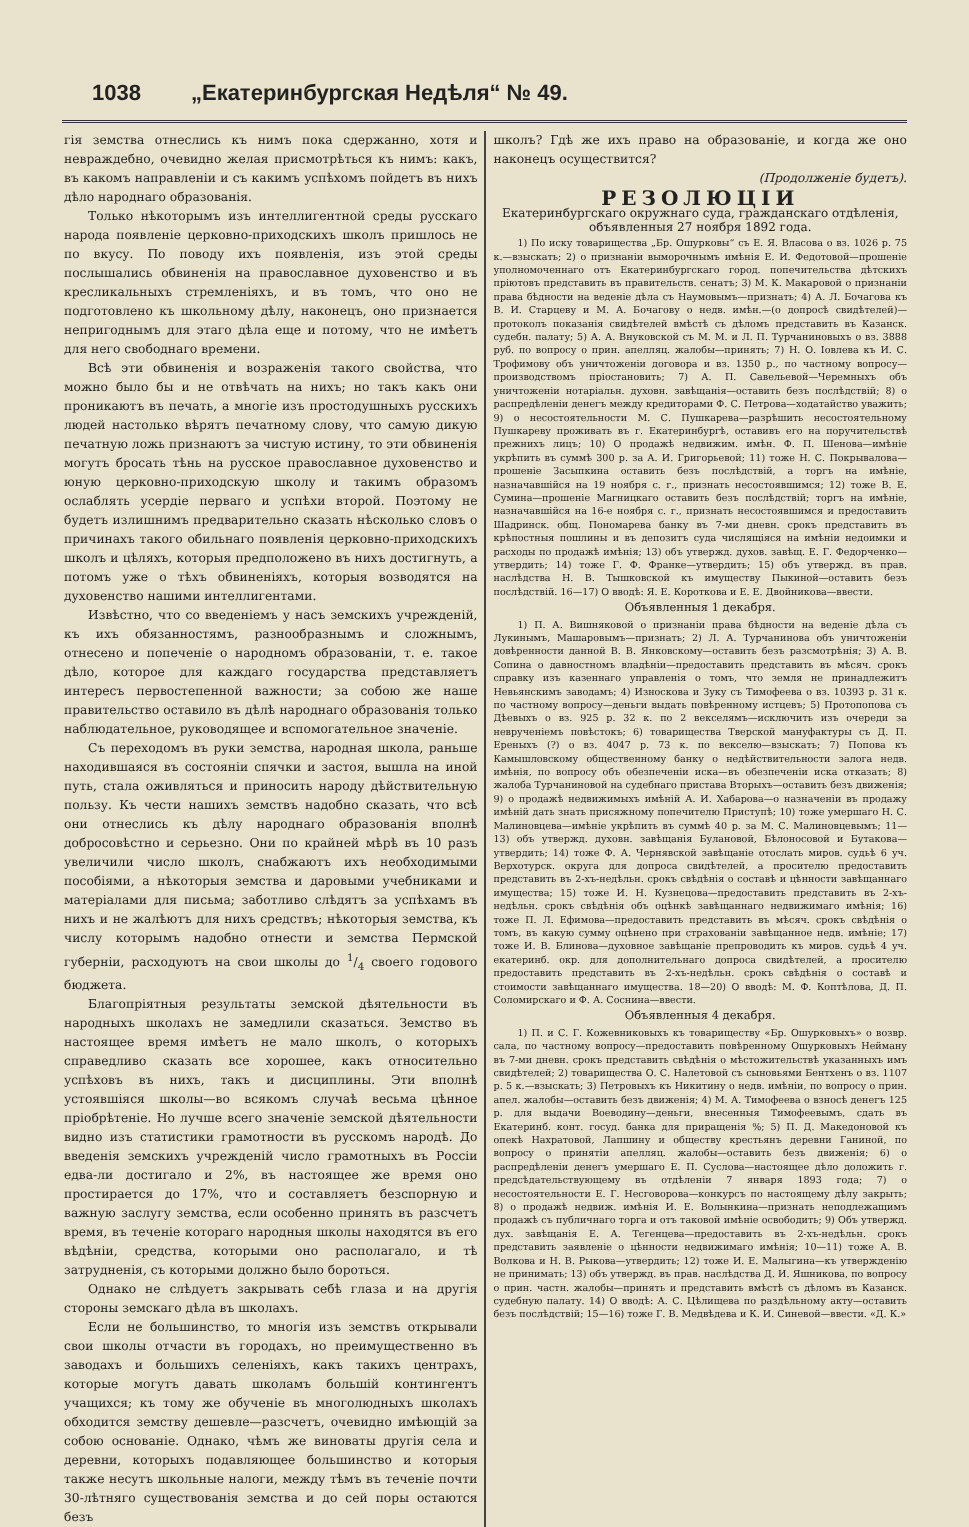1038 „Екатеринбургская Недѣля“ № 49.
гія земства отнеслись къ нимъ пока сдержанно, хотя и невраждебно, очевидно желая присмотрѣться къ нимъ: какъ, въ какомъ направленіи и съ какимъ успѣхомъ пойдетъ въ нихъ дѣло народнаго образованія.
Только нѣкоторымъ изъ интеллигентной среды русскаго народа появленіе церковно-приходскихъ школъ пришлось не по вкусу. По поводу ихъ появленія, изъ этой среды послышались обвиненія на православное духовенство и въ кресликальныхъ стремленіяхъ, и въ томъ, что оно не подготовлено къ школьному дѣлу, наконецъ, оно признается непригоднымъ для этаго дѣла еще и потому, что не имѣетъ для него свободнаго времени.
Всѣ эти обвиненія и возраженія такого свойства, что можно было бы и не отвѣчать на нихъ; но такъ какъ они проникаютъ въ печать, а многіе изъ простодушныхъ русскихъ людей настолько вѣрятъ печатному слову, что самую дикую печатную ложь признаютъ за чистую истину, то эти обвиненія могутъ бросать тѣнь на русское православное духовенство и юную церковно-приходскую школу и такимъ образомъ ослаблять усердіе перваго и успѣхи второй. Поэтому не будетъ излишнимъ предварительно сказать нѣсколько словъ о причинахъ такого обильнаго появленія церковно-приходскихъ школъ и цѣляхъ, которыя предположено въ нихъ достигнуть, а потомъ уже о тѣхъ обвиненіяхъ, которыя возводятся на духовенство нашими интеллигентами.
Извѣстно, что со введеніемъ у насъ земскихъ учрежденій, къ ихъ обязанностямъ, разнообразнымъ и сложнымъ, отнесено и попеченіе о народномъ образованіи, т. е. такое дѣло, которое для каждаго государства представляетъ интересъ первостепенной важности; за собою же наше правительство оставило въ дѣлѣ народнаго образованія только наблюдательное, руководящее и вспомогательное значеніе.
Съ переходомъ въ руки земства, народная школа, раньше находившаяся въ состояніи спячки и застоя, вышла на иной путь, стала оживляться и приносить народу дѣйствительную пользу. Къ чести нашихъ земствъ надобно сказать, что всѣ они отнеслись къ дѣлу народнаго образованія вполнѣ добросовѣстно и серьезно. Они по крайней мѣрѣ въ 10 разъ увеличили число школъ, снабжаютъ ихъ необходимыми пособіями, а нѣкоторыя земства и даровыми учебниками и матеріалами для письма; заботливо слѣдятъ за успѣхамъ въ нихъ и не жалѣютъ для нихъ средствъ; нѣкоторыя земства, къ числу которымъ надобно отнести и земства Пермской губерніи, расходуютъ на свои школы до 1/4 своего годового бюджета.
Благопріятныя результаты земской дѣятельности въ народныхъ школахъ не замедлили сказаться. Земство въ настоящее время имѣетъ не мало школъ, о которыхъ справедливо сказать все хорошее, какъ относительно успѣховъ въ нихъ, такъ и дисциплины. Эти вполнѣ устоявшіяся школы—во всякомъ случаѣ весьма цѣнное пріобрѣтеніе. Но лучше всего значеніе земской дѣятельности видно изъ статистики грамотности въ русскомъ народѣ. До введенія земскихъ учрежденій число грамотныхъ въ Россіи едва-ли достигало и 2%, въ настоящее же время оно простирается до 17%, что и составляетъ безспорную и важную заслугу земства, если особенно принять въ разсчетъ время, въ теченіе котораго народныя школы находятся въ его вѣдѣніи, средства, которыми оно располагало, и тѣ затрудненія, съ которыми должно было бороться.
Однако не слѣдуетъ закрывать себѣ глаза и на другія стороны земскаго дѣла въ школахъ.
Если не большинство, то многія изъ земствъ открывали свои школы отчасти въ городахъ, но преимущественно въ заводахъ и большихъ селеніяхъ, какъ такихъ центрахъ, которые могутъ давать школамъ большій контингентъ учащихся; къ тому же обученіе въ многолюдныхъ школахъ обходится земству дешевле—разсчетъ, очевидно имѣющій за собою основаніе. Однако, чѣмъ же виноваты другія села и деревни, которыхъ подавляющее большинство и которыя также несутъ школьные налоги, между тѣмъ въ теченіе почти 30-лѣтняго существованія земства и до сей поры остаются безъ
школъ? Гдѣ же ихъ право на образованіе, и когда же оно наконецъ осуществится?
(Продолженіе будетъ).
РЕЗОЛЮЦІИ
Екатеринбургскаго окружнаго суда, гражданскаго отдѣленія, объявленныя 27 ноября 1892 года.
1) По иску товарищества „Бр. Ошурковы“ съ Е. Я. Власова о вз. 1026 р. 75 к.—взыскать; 2) о признаніи выморочнымъ имѣнія Е. И. Федотовой—прошеніе уполномоченнаго отъ Екатеринбургскаго город. попечительства дѣтскихъ пріютовъ представить въ правительств. сенатъ; 3) М. К. Макаровой о признаніи права бѣдности на веденіе дѣла съ Наумовымъ—признать; 4) А. Л. Бочагова къ В. И. Старцеву и М. А. Бочагову о недв. имѣн.—(о допросѣ свидѣтелей)—протоколъ показанія свидѣтелей вмѣстѣ съ дѣломъ представить въ Казанск. судебн. палату; 5) А. А. Внуковской съ М. М. и Л. П. Турчаниновыхъ о вз. 3888 руб. по вопросу о прин. апелляц. жалобы—принять; 7) Н. О. Іовлева къ И. С. Трофимову объ уничтоженіи договора и вз. 1350 р., по частному вопросу—производствомъ пріостановить; 7) А. П. Савельевой—Черемныхъ объ уничтоженіи нотаріальн. духовн. завѣщанія—оставить безъ послѣдствій; 8) о распредѣленіи денегъ между кредиторами Ф. С. Петрова—ходатайство уважить; 9) о несостоятельности М. С. Пушкарева—разрѣшить несостоятельному Пушкареву проживать въ г. Екатеринбургѣ, оставивъ его на поручительствѣ прежнихъ лицъ; 10) О продажѣ недвижим. имѣн. Ф. П. Шенова—имѣніе укрѣпить въ суммѣ 300 р. за А. И. Григорьевой; 11) тоже Н. С. Покрывалова—прошеніе Засыпкина оставить безъ послѣдствій, а торгъ на имѣніе, назначавшійся на 19 ноября с. г., признать несостоявшимся; 12) тоже В. Е. Сумина—прошеніе Магницкаго оставить безъ послѣдствій; торгъ на имѣніе, назначавшійся на 16-е ноября с. г., признать несостоявшимся и предоставить Шадринск. общ. Пономарева банку въ 7-ми дневн. срокъ представить въ крѣпостныя пошлины и въ депозитъ суда числящіяся на имѣніи недоимки и расходы по продажѣ имѣнія; 13) объ утвержд. духов. завѣщ. Е. Г. Федорченко—утвердить; 14) тоже Г. Ф. Франке—утвердить; 15) объ утвержд. въ прав. наслѣдства Н. В. Тышковской къ имуществу Пыкиной—оставить безъ послѣдствій. 16—17) О вводѣ: Я. Е. Короткова и Е. Е. Двойникова—ввести.
Объявленныя 1 декабря.
1) П. А. Вишняковой о признаніи права бѣдности на веденіе дѣла съ Лукинымъ, Машаровымъ—признать; 2) Л. А. Турчанинова объ уничтоженіи довѣренности данной В. В. Янковскому—оставить безъ разсмотрѣнія; 3) А. В. Сопина о давностномъ владѣніи—предоставить представить въ мѣсяч. срокъ справку изъ казеннаго управленія о томъ, что земля не принадлежитъ Невьянскимъ заводамъ; 4) Износкова и Зуку съ Тимофеева о вз. 10393 р. 31 к. по частному вопросу—деньги выдать повѣренному истцевъ; 5) Протопопова съ Дѣевыхъ о вз. 925 р. 32 к. по 2 векселямъ—исключить изъ очереди за неврученіемъ повѣстокъ; 6) товарищества Тверской мануфактуры съ Д. П. Ереныхъ (?) о вз. 4047 р. 73 к. по векселю—взыскать; 7) Попова къ Камышловскому общественному банку о недѣйствительности залога недв. имѣнія, по вопросу объ обезпеченіи иска—въ обезпеченіи иска отказать; 8) жалоба Турчаниновой на судебнаго пристава Вторыхъ—оставить безъ движенія; 9) о продажѣ недвижимыхъ имѣній А. И. Хабарова—о назначеніи въ продажу имѣній дать знать присяжному попечителю Приступѣ; 10) тоже умершаго Н. С. Малиновцева—имѣніе укрѣпить въ суммѣ 40 р. за М. С. Малиновцевымъ; 11—13) объ утвержд. духовн. завѣщанія Булановой, Бѣлоносовой и Бутакова—утвердить; 14) тоже Ф. А. Чернявской завѣщаніе отослать миров. судьѣ 6 уч. Верхотурск. округа для допроса свидѣтелей, а просителю предоставить представить въ 2-хъ-недѣльн. срокъ свѣдѣнія о составѣ и цѣнности завѣщаннаго имущества; 15) тоже И. Н. Кузнецова—предоставить представить въ 2-хъ-недѣльн. срокъ свѣдѣнія объ оцѣнкѣ завѣщаннаго недвижимаго имѣнія; 16) тоже П. Л. Ефимова—предоставить представить въ мѣсяч. срокъ свѣдѣнія о томъ, въ какую сумму оцѣнено при страхованіи завѣщанное недв. имѣніе; 17) тоже И. В. Блинова—духовное завѣщаніе препроводить къ миров. судьѣ 4 уч. екатеринб. окр. для дополнительнаго допроса свидѣтелей, а просителю предоставить представить въ 2-хъ-недѣльн. срокъ свѣдѣнія о составѣ и стоимости завѣщаннаго имущества. 18—20) О вводѣ: М. Ф. Коптѣлова, Д. П. Соломирскаго и Ф. А. Соснина—ввести.
Объявленныя 4 декабря.
1) П. и С. Г. Кожевниковыхъ къ товариществу «Бр. Ошурковыхъ» о возвр. сала, по частному вопросу—предоставить повѣренному Ошурковыхъ Нейману въ 7-ми дневн. срокъ представить свѣдѣнія о мѣстожительствѣ указанныхъ имъ свидѣтелей; 2) товарищества О. С. Налетовой съ сыновьями Бентхенъ о вз. 1107 р. 5 к.—взыскать; 3) Петровыхъ къ Никитину о недв. имѣніи, по вопросу о прин. апел. жалобы—оставить безъ движенія; 4) М. А. Тимофеева о взносѣ денегъ 125 р. для выдачи Воеводину—деньги, внесенныя Тимофеевымъ, сдать въ Екатеринб. конт. госуд. банка для приращенія %; 5) П. Д. Македоновой къ опекѣ Нахратовой, Лапшину и обществу крестьянъ деревни Ганиной, по вопросу о принятіи апелляц. жалобы—оставить безъ движенія; 6) о распредѣленіи денегъ умершаго Е. П. Суслова—настоящее дѣло доложить г. предсѣдательствующему въ отдѣленіи 7 января 1893 года; 7) о несостоятельности Е. Г. Несговорова—конкурсъ по настоящему дѣлу закрыть; 8) о продажѣ недвиж. имѣнія И. Е. Волынкина—признать неподлежащимъ продажѣ съ публичнаго торга и отъ таковой имѣніе освободить; 9) Объ утвержд. дух. завѣщанія Е. А. Тегенцева—предоставить въ 2-хъ-недѣльн. срокъ представить заявленіе о цѣнности недвижимаго имѣнія; 10—11) тоже А. В. Волкова и Н. В. Рыкова—утвердить; 12) тоже И. Е. Малыгина—къ утвержденію не принимать; 13) объ утвержд. въ прав. наслѣдства Д. И. Яшникова, по вопросу о прин. частн. жалобы—принять и представить вмѣстѣ съ дѣломъ въ Казанск. судебную палату. 14) О вводѣ: А. С. Цѣлищева по раздѣльному акту—оставить безъ послѣдствій; 15—16) тоже Г. В. Медвѣдева и К. И. Синевой—ввести. «Д. К.»